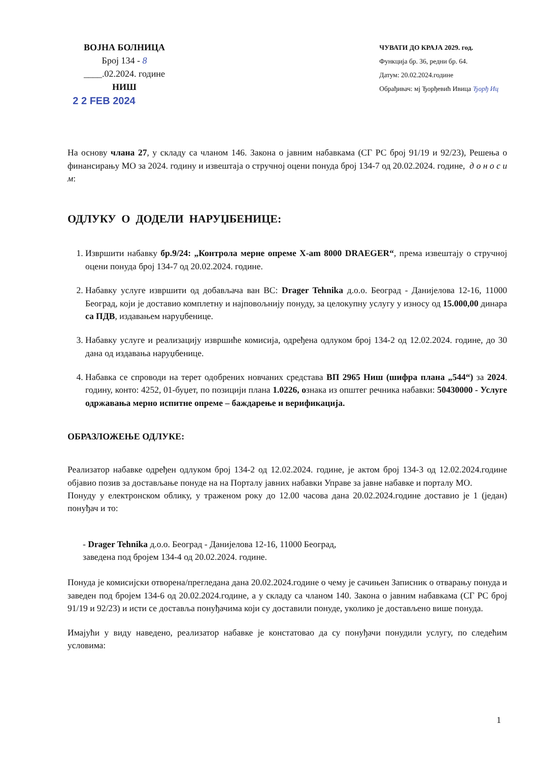ВОЈНА БОЛНИЦА
Број 134 - 8
____.02.2024. године
НИШ
2 2 FEB 2024
ЧУВАТИ ДО КРАЈА 2029. год.
Функција бр. 36, редни бр. 64.
Датум: 20.02.2024.године
Обрађивач: мј Ђорђевић Ивица Ђорђ Иц
На основу члана 27, у складу са чланом 146. Закона о јавним набавкама (СГ РС број 91/19 и 92/23), Решења о финансирању МО за 2024. годину и извештаја о стручној оцени понуда број 134-7 од 20.02.2024. године, д о н о с и м:
ОДЛУКУ О ДОДЕЛИ НАРУЏБЕНИЦЕ:
1. Извршити набавку бр.9/24: „Контрола мерне опреме X-am 8000 DRAEGER“, према извештају о стручној оцени понуда број 134-7 од 20.02.2024. године.
2. Набавку услуге извршити од добављача ван ВС: Drager Tehnika д.о.о. Београд - Данијелова 12-16, 11000 Београд, који је доставио комплетну и најповољнију понуду, за целокупну услугу у износу од 15.000,00 динара са ПДВ, издавањем наруџбенице.
3. Набавку услуге и реализацију извршиће комисија, одређена одлуком број 134-2 од 12.02.2024. године, до 30 дана од издавања наруџбенице.
4. Набавка се спроводи на терет одобрених новчаних средстава ВП 2965 Ниш (шифра плана „544“) за 2024. годину, конто: 4252, 01-буџет, по позицији плана 1.0226, ознака из општег речника набавки: 50430000 - Услуге одржавања мерно испитне опреме – баждарење и верификација.
ОБРАЗЛОЖЕЊЕ ОДЛУКЕ:
Реализатор набавке одређен одлуком број 134-2 од 12.02.2024. године, је актом број 134-3 од 12.02.2024.године објавио позив за достављање понуде на на Порталу јавних набавки Управе за јавне набавке и порталу МО.
Понуду у електронском облику, у траженом року до 12.00 часова дана 20.02.2024.године доставио је 1 (један) понуђач и то:
- Drager Tehnika д.о.о. Београд - Данијелова 12-16, 11000 Београд,
заведена под бројем 134-4 од 20.02.2024. године.
Понуда је комисијски отворена/прегледана дана 20.02.2024.године о чему је сачињен Записник о отварању понуда и заведен под бројем 134-6 од 20.02.2024.године, а у складу са чланом 140. Закона о јавним набавкама (СГ РС број 91/19 и 92/23) и исти се доставља понуђачима који су доставили понуде, уколико је достављено више понуда.
Имајући у виду наведено, реализатор набавке је констатовао да су понуђачи понудили услугу, по следећим условима:
1